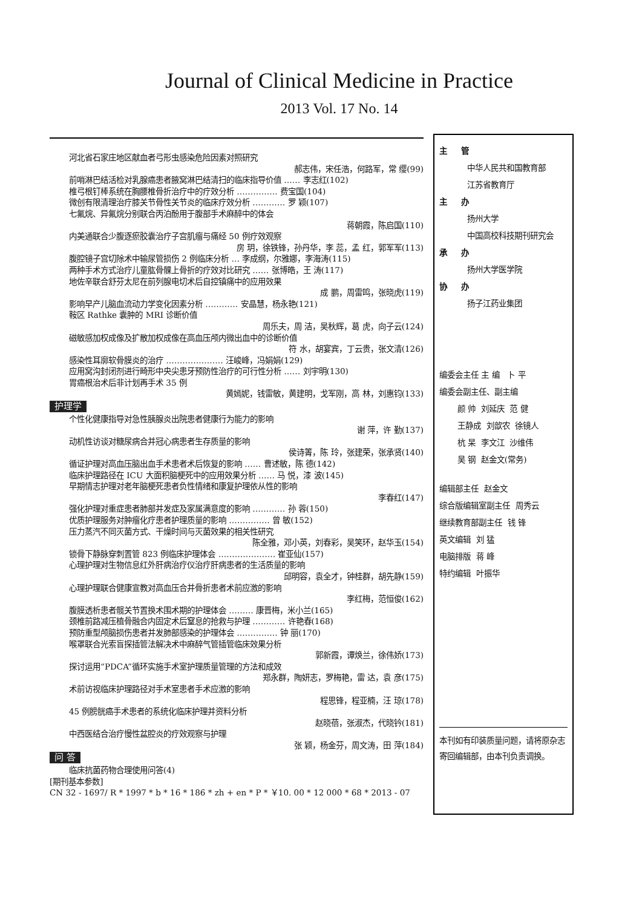Journal of Clinical Medicine in Practice
2013 Vol. 17 No. 14
河北省石家庄地区献血者弓形虫感染危险因素对照研究
郝志伟，宋任浩，何路军，常 缨(99)
前哨淋巴结活检对乳腺癌患者腋窝淋巴结清扫的临床指导价值 …… 李志红(102)
椎弓根钉棒系统在胸腰椎骨折治疗中的疗效分析 …………… 费宝国(104)
微创有限清理治疗膝关节骨性关节炎的临床疗效分析 ………… 罗 颖(107)
七氟烷、异氟烷分别联合丙泊酚用于腹部手术麻醉中的体会
蒋朝霞，陈启国(110)
内美通联合少腹逐瘀胶囊治疗子宫肌瘤与痛经 50 例疗效观察
房 玥，徐铁锋，孙丹华，李 蕊，孟 红，郭军军(113)
腹腔镜子宫切除术中输尿管损伤 2 例临床分析 … 李成纲，尔雅娜，李海涛(115)
两种手术方式治疗儿童肱骨髁上骨折的疗效对比研究 …… 张博皓，王 涛(117)
地佐辛联合舒芬太尼在前列腺电切术后自控镇痛中的应用效果
成 鹏，周雷鸣，张晓虎(119)
影响早产儿脑血流动力学变化因素分析 ………… 安晶慧，杨永艳(121)
鞍区 Rathke 囊肿的 MRI 诊断价值
周乐夫，周 洁，吴秋辉，葛 虎，向子云(124)
磁敏感加权成像及扩散加权成像在高血压颅内微出血中的诊断价值
符 水，胡宴宾，丁云贵，张文清(126)
感染性耳廓软骨膜炎的治疗 ………………… 汪峻峰，冯娟娟(129)
应用窝沟封闭剂进行畸形中央尖患牙预防性治疗的可行性分析 …… 刘宇明(130)
胃癌根治术后非计划再手术 35 例
黄嫣妮，钱雷敏，黄建明，戈军刚，高 林，刘惠钧(133)
护理学
个性化健康指导对急性胰腺炎出院患者健康行为能力的影响
谢 萍，许 勤(137)
动机性访谈对糖尿病合并冠心病患者生存质量的影响
侯诗箐，陈 玲，张建荣，张承贤(140)
循证护理对高血压脑出血手术患者术后恢复的影响 …… 曹述敏，陈 德(142)
临床护理路径在 ICU 大面积脑梗死中的应用效果分析 …… 马 悦，漆 波(145)
早期情志护理对老年脑梗死患者负性情绪和康复护理依从性的影响
李春红(147)
强化护理对重症患者肺部并发症及家属满意度的影响 ………… 孙 蓉(150)
优质护理服务对肿瘤化疗患者护理质量的影响 …………… 曾 敏(152)
压力蒸汽不同灭菌方式、干燥时间与灭菌效果的相关性研究
陈全雅，邓小英，刘春彩，吴笑环，赵华玉(154)
锁骨下静脉穿刺置管 823 例临床护理体会 ………………… 崔亚仙(157)
心理护理对生物信息红外肝病治疗仪治疗肝病患者的生活质量的影响
邱明容，袁全才，钟桂群，胡先静(159)
心理护理联合健康宣教对高血压合并骨折患者术前应激的影响
李红梅，范恒俊(162)
腹膜透析患者髋关节置换术围术期的护理体会 ……… 康晋梅，米小兰(165)
颈椎前路减压植骨融合内固定术后窒息的抢救与护理 ………… 许艳春(168)
预防重型颅脑损伤患者并发肺部感染的护理体会 …………… 钟 丽(170)
喉罩联合光索盲探插管法解决术中麻醉气管插管临床效果分析
郭新霞，谭焕兰，徐伟娇(173)
探讨运用“PDCA”循环实施手术室护理质量管理的方法和成效
郑永群，陶妍志，罗梅艳，雷 达，袁 彦(175)
术前访视临床护理路径对手术室患者手术应激的影响
程思锋，程亚楠，汪 琼(178)
45 例膀胱癌手术患者的系统化临床护理并资料分析
赵晓蓓，张淑杰，代晓钤(181)
中西医结合治疗慢性盆腔炎的疗效观察与护理
张 颖，杨金芬，周文涛，田 萍(184)
问 答
临床抗菌药物合理使用问答(4)
[期刊基本参数]
CN 32 - 1697/ R * 1997 * b * 16 * 186 * zh + en * P * ￥10. 00 * 12 000 * 68 * 2013 - 07
主 管
中华人民共和国教育部
江苏省教育厅
主 办
扬州大学
中国高校科技期刊研究会
承 办
扬州大学医学院
协 办
扬子江药业集团
编委会主任 主 编 卜 平
编委会副主任、副主编
颜 帅 刘延庆 范 健
王静成 刘歆农 徐镜人
杭 杲 李文江 沙维伟
吴 钢 赵金文(常务)
编辑部主任 赵金文
综合版编辑室副主任 周秀云
继续教育部副主任 钱 锋
英文编辑 刘 猛
电脑排版 蒋 峰
特约编辑 叶振华
本刊如有印装质量问题，请将原杂志寄回编辑部，由本刊负责调换。